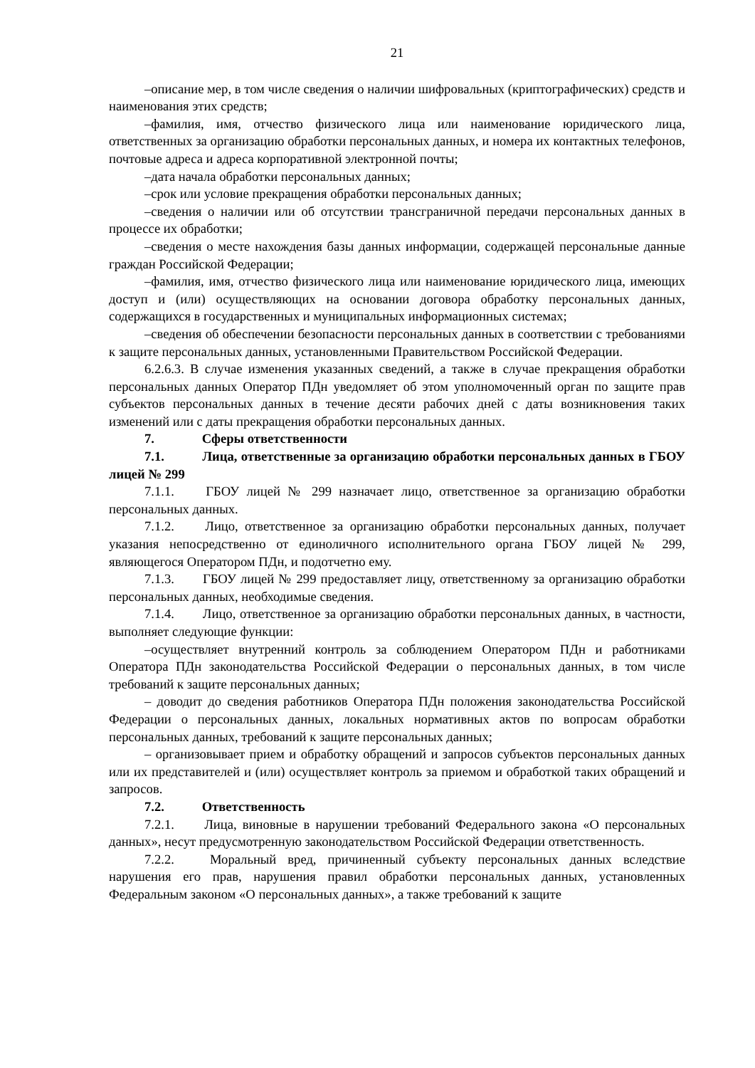21
–описание мер, в том числе сведения о наличии шифровальных (криптографических) средств и наименования этих средств;
–фамилия, имя, отчество физического лица или наименование юридического лица, ответственных за организацию обработки персональных данных, и номера их контактных телефонов, почтовые адреса и адреса корпоративной электронной почты;
–дата начала обработки персональных данных;
–срок или условие прекращения обработки персональных данных;
–сведения о наличии или об отсутствии трансграничной передачи персональных данных в процессе их обработки;
–сведения о месте нахождения базы данных информации, содержащей персональные данные граждан Российской Федерации;
–фамилия, имя, отчество физического лица или наименование юридического лица, имеющих доступ и (или) осуществляющих на основании договора обработку персональных данных, содержащихся в государственных и муниципальных информационных системах;
–сведения об обеспечении безопасности персональных данных в соответствии с требованиями к защите персональных данных, установленными Правительством Российской Федерации.
6.2.6.3. В случае изменения указанных сведений, а также в случае прекращения обработки персональных данных Оператор ПДн уведомляет об этом уполномоченный орган по защите прав субъектов персональных данных в течение десяти рабочих дней с даты возникновения таких изменений или с даты прекращения обработки персональных данных.
7. Сферы ответственности
7.1. Лица, ответственные за организацию обработки персональных данных в ГБОУ лицей № 299
7.1.1. ГБОУ лицей № 299 назначает лицо, ответственное за организацию обработки персональных данных.
7.1.2. Лицо, ответственное за организацию обработки персональных данных, получает указания непосредственно от единоличного исполнительного органа ГБОУ лицей № 299, являющегося Оператором ПДн, и подотчетно ему.
7.1.3. ГБОУ лицей № 299 предоставляет лицу, ответственному за организацию обработки персональных данных, необходимые сведения.
7.1.4. Лицо, ответственное за организацию обработки персональных данных, в частности, выполняет следующие функции:
–осуществляет внутренний контроль за соблюдением Оператором ПДн и работниками Оператора ПДн законодательства Российской Федерации о персональных данных, в том числе требований к защите персональных данных;
– доводит до сведения работников Оператора ПДн положения законодательства Российской Федерации о персональных данных, локальных нормативных актов по вопросам обработки персональных данных, требований к защите персональных данных;
– организовывает прием и обработку обращений и запросов субъектов персональных данных или их представителей и (или) осуществляет контроль за приемом и обработкой таких обращений и запросов.
7.2. Ответственность
7.2.1. Лица, виновные в нарушении требований Федерального закона «О персональных данных», несут предусмотренную законодательством Российской Федерации ответственность.
7.2.2. Моральный вред, причиненный субъекту персональных данных вследствие нарушения его прав, нарушения правил обработки персональных данных, установленных Федеральным законом «О персональных данных», а также требований к защите